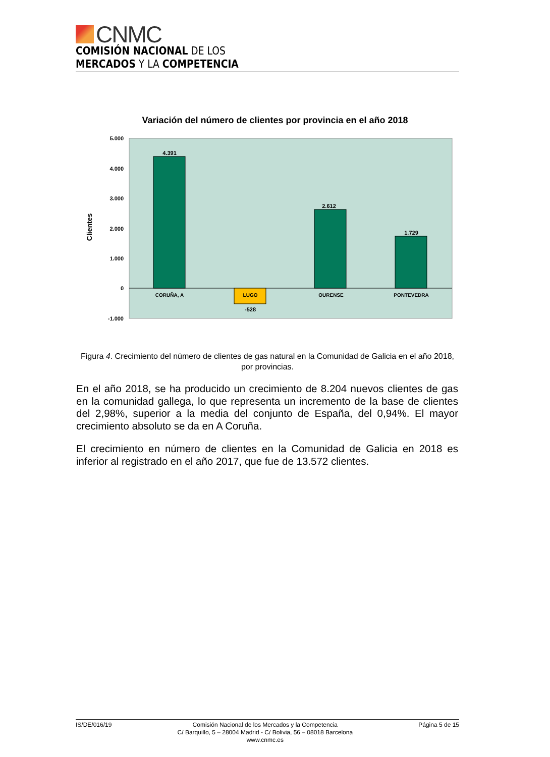CNMC
COMISIÓN NACIONAL DE LOS
MERCADOS Y LA COMPETENCIA
Variación del número de clientes por provincia en el año 2018
5.000
4.000
3.000
2.000
1.000
0
-1.000
Clientes
4.391
-528
2.612
1.729
CORUÑA, A
LUGO
OURENSE
PONTEVEDRA
Figura 4. Crecimiento del número de clientes de gas natural en la Comunidad de Galicia en el año 2018, por provincias.
En el año 2018, se ha producido un crecimiento de 8.204 nuevos clientes de gas en la comunidad gallega, lo que representa un incremento de la base de clientes del 2,98%, superior a la media del conjunto de España, del 0,94%. El mayor crecimiento absoluto se da en A Coruña.
El crecimiento en número de clientes en la Comunidad de Galicia en 2018 es inferior al registrado en el año 2017, que fue de 13.572 clientes.
IS/DE/016/19 Comisión Nacional de los Mercados y la Competencia
C/ Barquillo, 5 – 28004 Madrid - C/ Bolivia, 56 – 08018 Barcelona
www.cnmc.es
Página 5 de 15